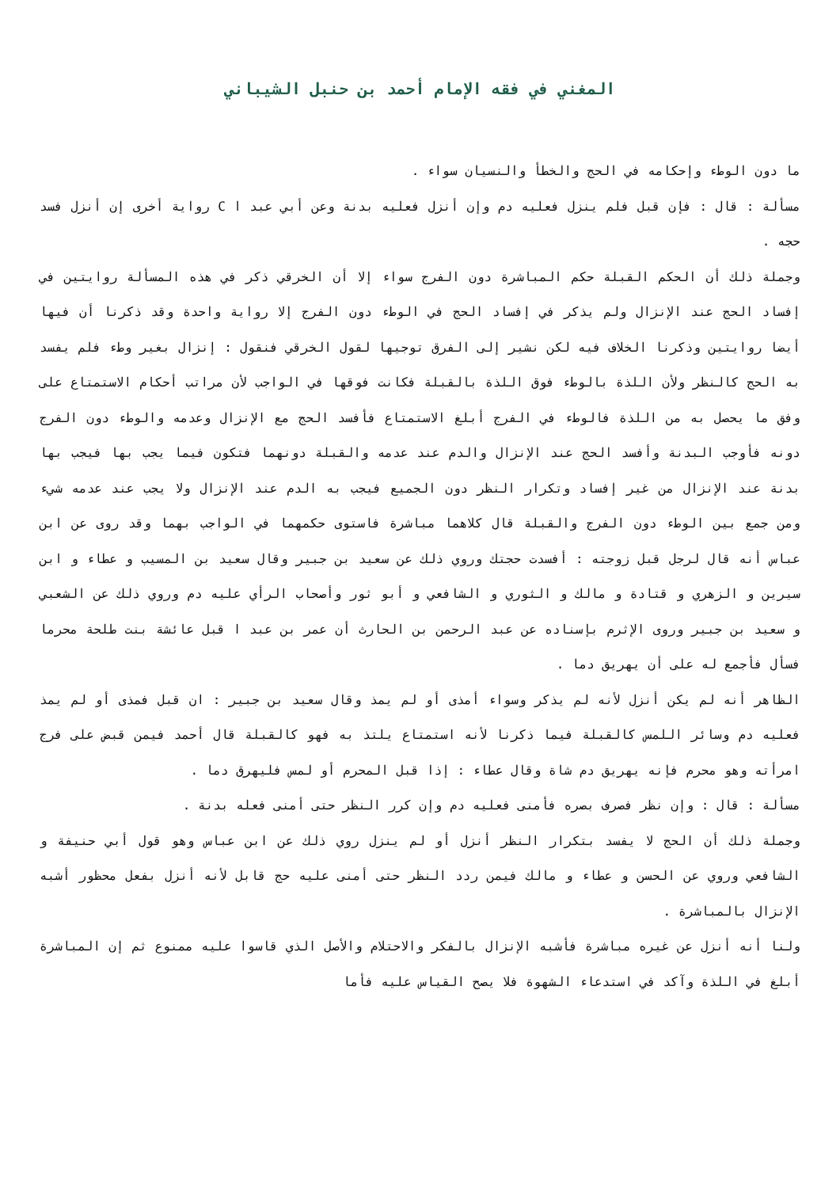المغني في فقه الإمام أحمد بن حنبل الشيباني
ما دون الوطء وإحكامه في الحج والخطأ والنسيان سواء .
مسألة : قال : فإن قبل فلم ينزل فعليه دم وإن أنزل فعليه بدنة وعن أبي عبد ا C رواية أخرى إن أنزل فسد حجه .
وجملة ذلك أن الحكم القبلة حكم المباشرة دون الفرج سواء إلا أن الخرقي ذكر في هذه المسألة روايتين في إفساد الحج عند الإنزال ولم يذكر في إفساد الحج في الوطء دون الفرج إلا رواية واحدة وقد ذكرنا أن فيها أيضا روايتين وذكرنا الخلاف فيه لكن نشير إلى الفرق توجيها لقول الخرقي فنقول : إنزال بغير وطء فلم يفسد به الحج كالنظر ولأن اللذة بالوطء فوق اللذة بالقبلة فكانت فوقها في الواجب لأن مراتب أحكام الاستمتاع على وفق ما يحصل به من اللذة فالوطء في الفرج أبلغ الاستمتاع فأفسد الحج مع الإنزال وعدمه والوطء دون الفرج دونه فأوجب البدنة وأفسد الحج عند الإنزال والدم عند عدمه والقبلة دونهما فتكون فيما يجب بها فيجب بها بدنة عند الإنزال من غير إفساد وتكرار النظر دون الجميع فيجب به الدم عند الإنزال ولا يجب عند عدمه شيء ومن جمع بين الوطء دون الفرج والقبلة قال كلاهما مباشرة فاستوى حكمهما في الواجب بهما وقد روى عن ابن عباس أنه قال لرجل قبل زوجته : أفسدت حجتك وروي ذلك عن سعيد بن جبير وقال سعيد بن المسيب و عطاء و ابن سيرين و الزهري و قتادة و مالك و الثوري و الشافعي و أبو ثور وأصحاب الرأي عليه دم وروي ذلك عن الشعبي و سعيد بن جبير وروى الإثرم بإسناده عن عبد الرحمن بن الحارث أن عمر بن عبد ا قبل عائشة بنت طلحة محرما فسأل فأجمع له على أن يهريق دما .
الظاهر أنه لم يكن أنزل لأنه لم يذكر وسواء أمذى أو لم يمذ وقال سعيد بن جبير : ان قبل فمذى أو لم يمذ فعليه دم وسائر اللمس كالقبلة فيما ذكرنا لأنه استمتاع يلتذ به فهو كالقبلة قال أحمد فيمن قبض على فرج امرأته وهو محرم فإنه يهريق دم شاة وقال عطاء : إذا قبل المحرم أو لمس فليهرق دما .
مسألة : قال : وإن نظر فصرف بصره فأمنى فعليه دم وإن كرر النظر حتى أمنى فعله بدنة .
وجملة ذلك أن الحج لا يفسد بتكرار النظر أنزل أو لم ينزل روي ذلك عن ابن عباس وهو قول أبي حنيفة و الشافعي وروي عن الحسن و عطاء و مالك فيمن ردد النظر حتى أمنى عليه حج قابل لأنه أنزل بفعل محظور أشبه الإنزال بالمباشرة .
ولنا أنه أنزل عن غيره مباشرة فأشبه الإنزال بالفكر والاحتلام والأصل الذي قاسوا عليه ممنوع ثم إن المباشرة أبلغ في اللذة وآكد في استدعاء الشهوة فلا يصح القياس عليه فأما